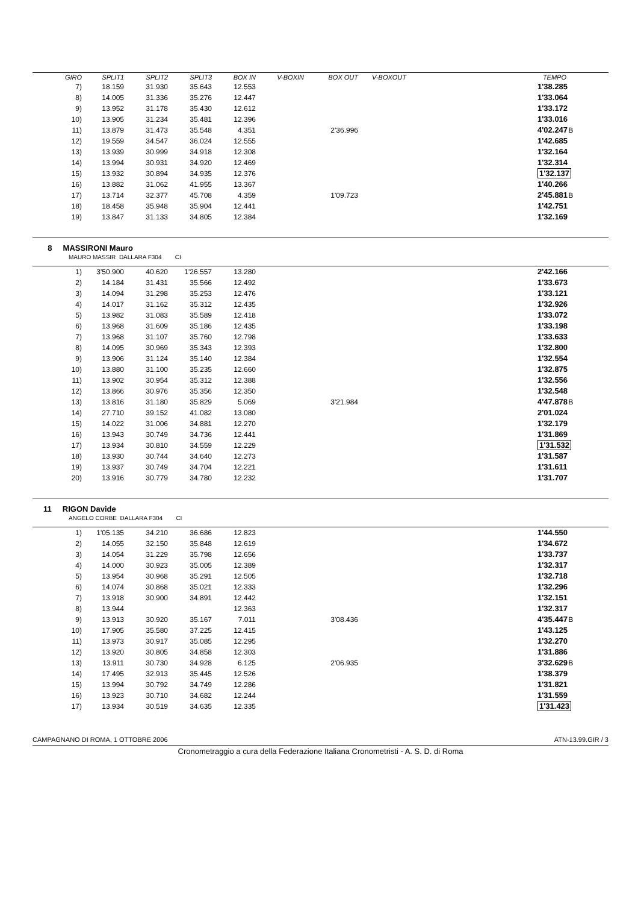| GIRO | SPLIT1 | SPLIT2 | SPLIT3 | BOX IN | V-BOXIN | BOX OUT | V-BOXOUT | | TEMPO | |
| --- | --- | --- | --- | --- | --- | --- | --- | --- | --- | --- |
| 7) | 18.159 | 31.930 | 35.643 | 12.553 | | | | | 1'38.285 | |
| 8) | 14.005 | 31.336 | 35.276 | 12.447 | | | | | 1'33.064 | |
| 9) | 13.952 | 31.178 | 35.430 | 12.612 | | | | | 1'33.172 | |
| 10) | 13.905 | 31.234 | 35.481 | 12.396 | | | | | 1'33.016 | |
| 11) | 13.879 | 31.473 | 35.548 | 4.351 | | 2'36.996 | | | 4'02.247 | B |
| 12) | 19.559 | 34.547 | 36.024 | 12.555 | | | | | 1'42.685 | |
| 13) | 13.939 | 30.999 | 34.918 | 12.308 | | | | | 1'32.164 | |
| 14) | 13.994 | 30.931 | 34.920 | 12.469 | | | | | 1'32.314 | |
| 15) | 13.932 | 30.894 | 34.935 | 12.376 | | | | | 1'32.137 | |
| 16) | 13.882 | 31.062 | 41.955 | 13.367 | | | | | 1'40.266 | |
| 17) | 13.714 | 32.377 | 45.708 | 4.359 | | 1'09.723 | | | 2'45.881 | B |
| 18) | 18.458 | 35.948 | 35.904 | 12.441 | | | | | 1'42.751 | |
| 19) | 13.847 | 31.133 | 34.805 | 12.384 | | | | | 1'32.169 | |
8 MASSIRONI Mauro
MAURO MASSIR DALLARA F304 CI
| 1) | 3'50.900 | 40.620 | 1'26.557 | 13.280 | | | | | 2'42.166 | |
| 2) | 14.184 | 31.431 | 35.566 | 12.492 | | | | | 1'33.673 | |
| 3) | 14.094 | 31.298 | 35.253 | 12.476 | | | | | 1'33.121 | |
| 4) | 14.017 | 31.162 | 35.312 | 12.435 | | | | | 1'32.926 | |
| 5) | 13.982 | 31.083 | 35.589 | 12.418 | | | | | 1'33.072 | |
| 6) | 13.968 | 31.609 | 35.186 | 12.435 | | | | | 1'33.198 | |
| 7) | 13.968 | 31.107 | 35.760 | 12.798 | | | | | 1'33.633 | |
| 8) | 14.095 | 30.969 | 35.343 | 12.393 | | | | | 1'32.800 | |
| 9) | 13.906 | 31.124 | 35.140 | 12.384 | | | | | 1'32.554 | |
| 10) | 13.880 | 31.100 | 35.235 | 12.660 | | | | | 1'32.875 | |
| 11) | 13.902 | 30.954 | 35.312 | 12.388 | | | | | 1'32.556 | |
| 12) | 13.866 | 30.976 | 35.356 | 12.350 | | | | | 1'32.548 | |
| 13) | 13.816 | 31.180 | 35.829 | 5.069 | | 3'21.984 | | | 4'47.878 | B |
| 14) | 27.710 | 39.152 | 41.082 | 13.080 | | | | | 2'01.024 | |
| 15) | 14.022 | 31.006 | 34.881 | 12.270 | | | | | 1'32.179 | |
| 16) | 13.943 | 30.749 | 34.736 | 12.441 | | | | | 1'31.869 | |
| 17) | 13.934 | 30.810 | 34.559 | 12.229 | | | | | 1'31.532 | |
| 18) | 13.930 | 30.744 | 34.640 | 12.273 | | | | | 1'31.587 | |
| 19) | 13.937 | 30.749 | 34.704 | 12.221 | | | | | 1'31.611 | |
| 20) | 13.916 | 30.779 | 34.780 | 12.232 | | | | | 1'31.707 | |
11 RIGON Davide
ANGELO CORBE DALLARA F304 CI
| 1) | 1'05.135 | 34.210 | 36.686 | 12.823 | | | | | 1'44.550 | |
| 2) | 14.055 | 32.150 | 35.848 | 12.619 | | | | | 1'34.672 | |
| 3) | 14.054 | 31.229 | 35.798 | 12.656 | | | | | 1'33.737 | |
| 4) | 14.000 | 30.923 | 35.005 | 12.389 | | | | | 1'32.317 | |
| 5) | 13.954 | 30.968 | 35.291 | 12.505 | | | | | 1'32.718 | |
| 6) | 14.074 | 30.868 | 35.021 | 12.333 | | | | | 1'32.296 | |
| 7) | 13.918 | 30.900 | 34.891 | 12.442 | | | | | 1'32.151 | |
| 8) | 13.944 | | | 12.363 | | | | | 1'32.317 | |
| 9) | 13.913 | 30.920 | 35.167 | 7.011 | | 3'08.436 | | | 4'35.447 | B |
| 10) | 17.905 | 35.580 | 37.225 | 12.415 | | | | | 1'43.125 | |
| 11) | 13.973 | 30.917 | 35.085 | 12.295 | | | | | 1'32.270 | |
| 12) | 13.920 | 30.805 | 34.858 | 12.303 | | | | | 1'31.886 | |
| 13) | 13.911 | 30.730 | 34.928 | 6.125 | | 2'06.935 | | | 3'32.629 | B |
| 14) | 17.495 | 32.913 | 35.445 | 12.526 | | | | | 1'38.379 | |
| 15) | 13.994 | 30.792 | 34.749 | 12.286 | | | | | 1'31.821 | |
| 16) | 13.923 | 30.710 | 34.682 | 12.244 | | | | | 1'31.559 | |
| 17) | 13.934 | 30.519 | 34.635 | 12.335 | | | | | 1'31.423 | |
CAMPAGNANO DI ROMA, 1 OTTOBRE 2006 ATN-13.99.GIR / 3
Cronometraggio a cura della Federazione Italiana Cronometristi - A. S. D. di Roma